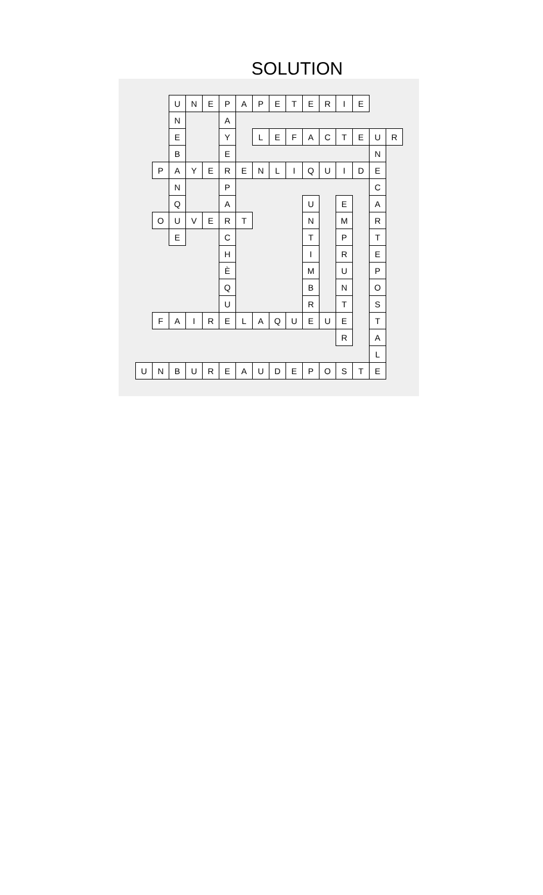SOLUTION
| | | U | N | E | P | A | P | E | T | E | R | I | E | | |
| | | N | | | A | | | | | | | | | | |
| | | E | | | Y | | L | E | F | A | C | T | E | U | R |
| | | B | | | E | | | | | | | | | N | |
| | P | A | Y | E | R | E | N | L | I | Q | U | I | D | E | |
| | | N | | | P | | | | | | | | | C | |
| | | Q | | | A | | | | | U | | E | | A | |
| | O | U | V | E | R | T | | | | N | | M | | R | |
| | | E | | | C | | | | | T | | P | | T | |
| | | | | | H | | | | | I | | R | | E | |
| | | | | | È | | | | | M | | U | | P | |
| | | | | | Q | | | | | B | | N | | O | |
| | | | | | U | | | | | R | | T | | S | |
| | F | A | I | R | E | L | A | Q | U | E | U | E | | T | |
| | | | | | | | | | | | | R | | A | |
| | | | | | | | | | | | | | | L | |
| U | N | B | U | R | E | A | U | D | E | P | O | S | T | E | |